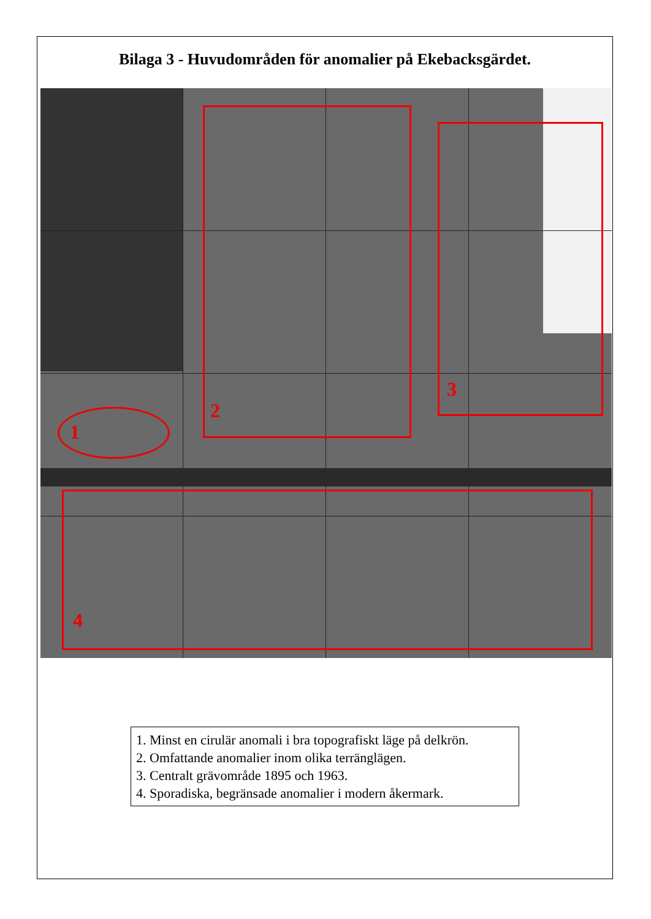Bilaga 3 - Huvudområden för anomalier på Ekebacksgärdet.
1
2
3
4
1. Minst en cirulär anomali i bra topografiskt läge på delkrön.
2. Omfattande anomalier inom olika terränglägen.
3. Centralt grävområde 1895 och 1963.
4. Sporadiska, begränsade anomalier i modern åkermark.